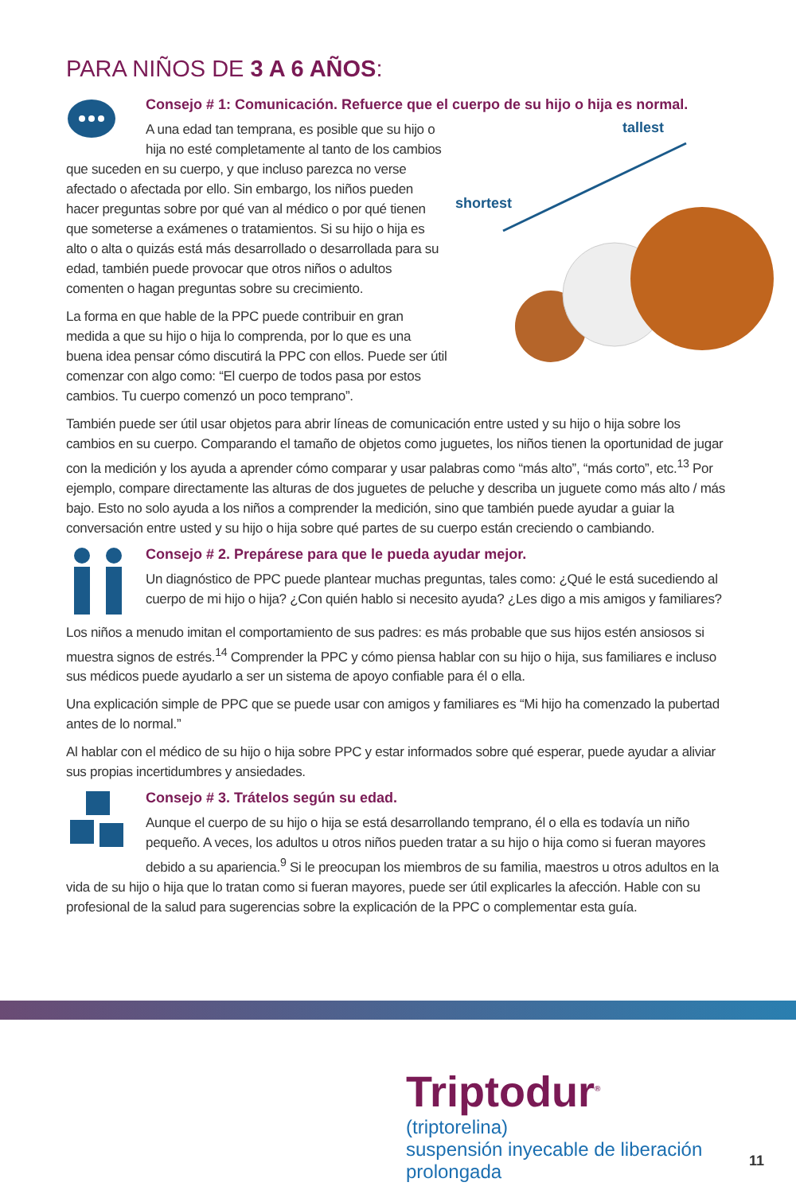PARA NIÑOS DE 3 A 6 AÑOS:
Consejo # 1: Comunicación. Refuerce que el cuerpo de su hijo o hija es normal.
tallest
shortest
A una edad tan temprana, es posible que su hijo o hija no esté completamente al tanto de los cambios que suceden en su cuerpo, y que incluso parezca no verse afectado o afectada por ello. Sin embargo, los niños pueden hacer preguntas sobre por qué van al médico o por qué tienen que someterse a exámenes o tratamientos. Si su hijo o hija es alto o alta o quizás está más desarrollado o desarrollada para su edad, también puede provocar que otros niños o adultos comenten o hagan preguntas sobre su crecimiento.
La forma en que hable de la PPC puede contribuir en gran medida a que su hijo o hija lo comprenda, por lo que es una buena idea pensar cómo discutirá la PPC con ellos. Puede ser útil comenzar con algo como: “El cuerpo de todos pasa por estos cambios. Tu cuerpo comenzó un poco temprano”.
También puede ser útil usar objetos para abrir líneas de comunicación entre usted y su hijo o hija sobre los cambios en su cuerpo. Comparando el tamaño de objetos como juguetes, los niños tienen la oportunidad de jugar con la medición y los ayuda a aprender cómo comparar y usar palabras como “más alto”, “más corto”, etc.<sup>13</sup> Por ejemplo, compare directamente las alturas de dos juguetes de peluche y describa un juguete como más alto / más bajo. Esto no solo ayuda a los niños a comprender la medición, sino que también puede ayudar a guiar la conversación entre usted y su hijo o hija sobre qué partes de su cuerpo están creciendo o cambiando.
Consejo # 2. Prepárese para que le pueda ayudar mejor.
Un diagnóstico de PPC puede plantear muchas preguntas, tales como: ¿Qué le está sucediendo al cuerpo de mi hijo o hija? ¿Con quién hablo si necesito ayuda? ¿Les digo a mis amigos y familiares?
Los niños a menudo imitan el comportamiento de sus padres: es más probable que sus hijos estén ansiosos si muestra signos de estrés.<sup>14</sup> Comprender la PPC y cómo piensa hablar con su hijo o hija, sus familiares e incluso sus médicos puede ayudarlo a ser un sistema de apoyo confiable para él o ella.
Una explicación simple de PPC que se puede usar con amigos y familiares es “Mi hijo ha comenzado la pubertad antes de lo normal.”
Al hablar con el médico de su hijo o hija sobre PPC y estar informados sobre qué esperar, puede ayudar a aliviar sus propias incertidumbres y ansiedades.
Consejo # 3. Trátelos según su edad.
Aunque el cuerpo de su hijo o hija se está desarrollando temprano, él o ella es todavía un niño pequeño. A veces, los adultos u otros niños pueden tratar a su hijo o hija como si fueran mayores debido a su apariencia.<sup>9</sup> Si le preocupan los miembros de su familia, maestros u otros adultos en la vida de su hijo o hija que lo tratan como si fueran mayores, puede ser útil explicarles la afección. Hable con su profesional de la salud para sugerencias sobre la explicación de la PPC o complementar esta guía.
Triptodur<sup>®</sup>
(triptorelina)
suspensión inyecable de liberación prolongada
11